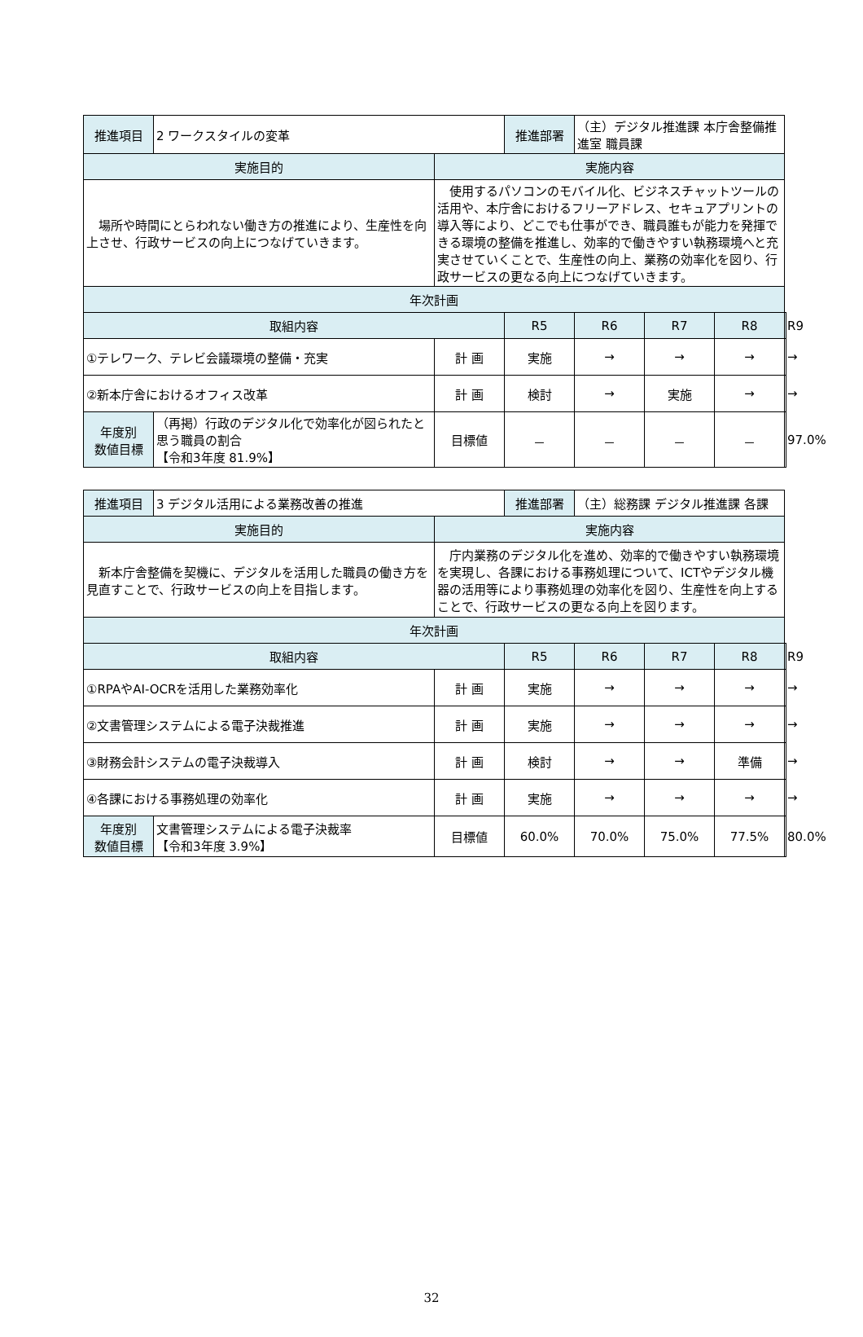| 推進項目 | 2 ワークスタイルの変革 | | 推進部署 | （主）デジタル推進課 本庁舎整備推進室 職員課 | | | |
| 実施目的 | | 実施内容 | | | | | |
| 場所や時間にとらわれない働き方の推進により、生産性を向上させ、行政サービスの向上につなげていきます。 | | 使用するパソコンのモバイル化、ビジネスチャットツールの活用や、本庁舎におけるフリーアドレス、セキュアプリントの導入等により、どこでも仕事ができ、職員誰もが能力を発揮できる環境の整備を推進し、効率的で働きやすい執務環境へと充実させていくことで、生産性の向上、業務の効率化を図り、行政サービスの更なる向上につなげていきます。 | | | | | |
| 年次計画 | | | | | | | |
| 取組内容 | | | R5 | R6 | R7 | R8 | R9 |
| ①テレワーク、テレビ会議環境の整備・充実 | | 計 画 | 実施 | → | → | → | → |
| ②新本庁舎におけるオフィス改革 | | 計 画 | 検討 | → | 実施 | → | → |
| 年度別 数値目標 | （再掲）行政のデジタル化で効率化が図られたと思う職員の割合 【令和3年度 81.9%】 | 目標値 | － | － | － | － | 97.0% |
| 推進項目 | 3 デジタル活用による業務改善の推進 | | 推進部署 | （主）総務課 デジタル推進課 各課 | | | |
| 実施目的 | | 実施内容 | | | | | |
| 新本庁舎整備を契機に、デジタルを活用した職員の働き方を見直すことで、行政サービスの向上を目指します。 | | 庁内業務のデジタル化を進め、効率的で働きやすい執務環境を実現し、各課における事務処理について、ICTやデジタル機器の活用等により事務処理の効率化を図り、生産性を向上することで、行政サービスの更なる向上を図ります。 | | | | | |
| 年次計画 | | | | | | | |
| 取組内容 | | | R5 | R6 | R7 | R8 | R9 |
| ①RPAやAI-OCRを活用した業務効率化 | | 計 画 | 実施 | → | → | → | → |
| ②文書管理システムによる電子決裁推進 | | 計 画 | 実施 | → | → | → | → |
| ③財務会計システムの電子決裁導入 | | 計 画 | 検討 | → | → | 準備 | → |
| ④各課における事務処理の効率化 | | 計 画 | 実施 | → | → | → | → |
| 年度別 数値目標 | 文書管理システムによる電子決裁率 【令和3年度 3.9%】 | 目標値 | 60.0% | 70.0% | 75.0% | 77.5% | 80.0% |
32